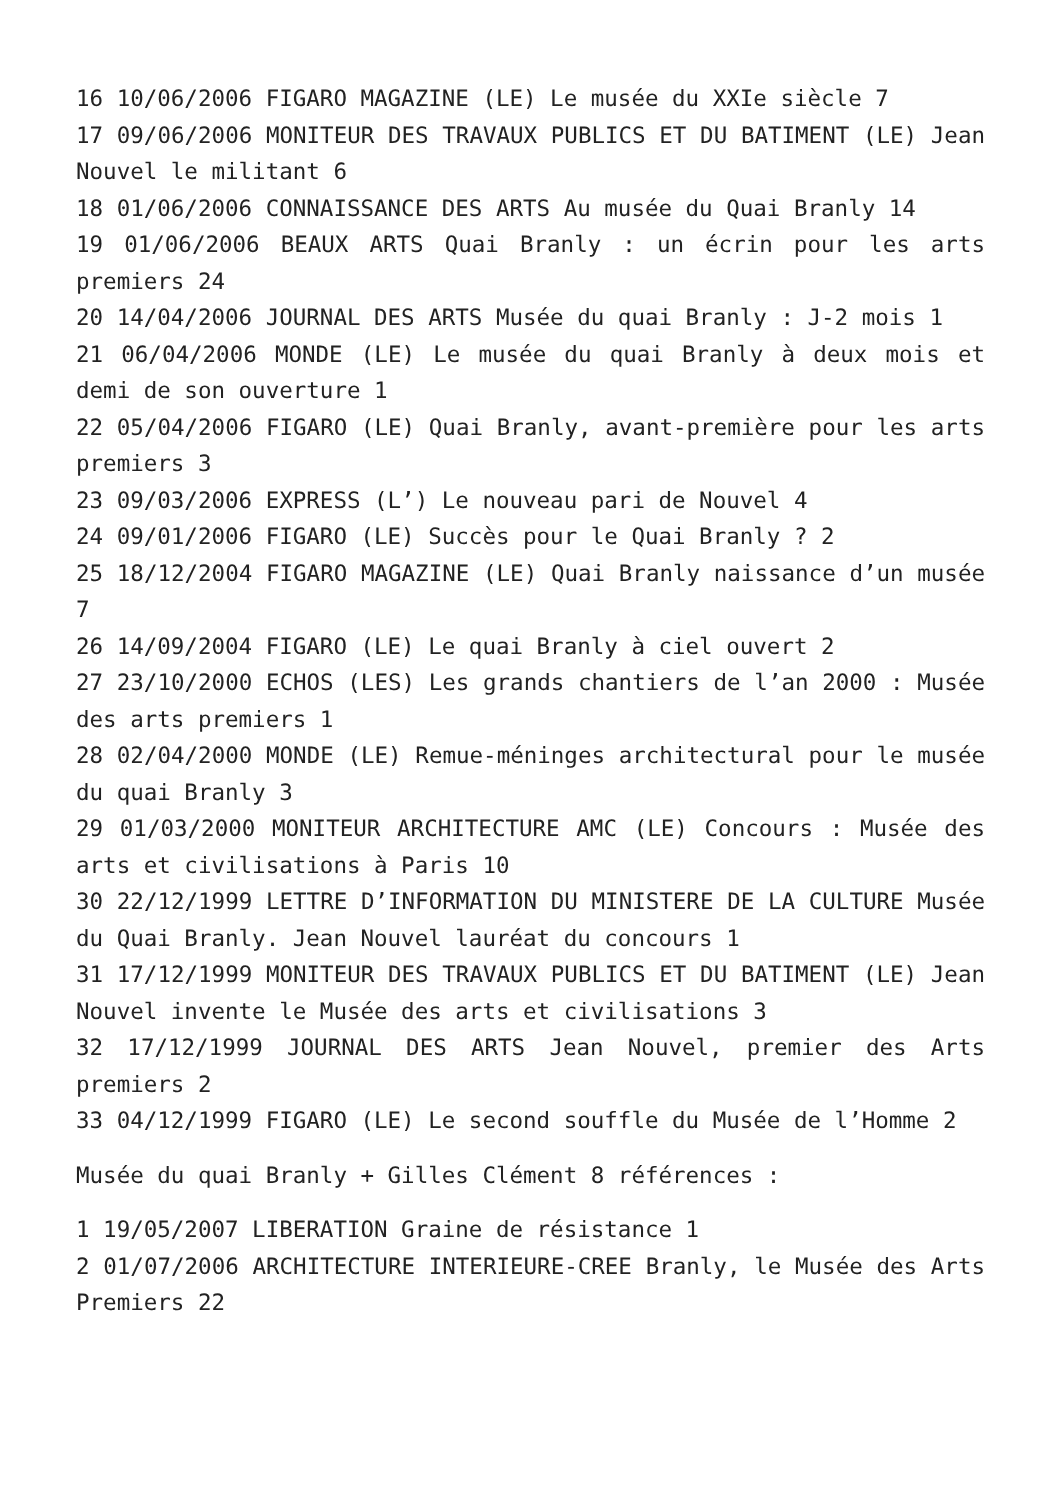16 10/06/2006 FIGARO MAGAZINE (LE) Le musée du XXIe siècle 7
17 09/06/2006 MONITEUR DES TRAVAUX PUBLICS ET DU BATIMENT (LE) Jean Nouvel le militant 6
18 01/06/2006 CONNAISSANCE DES ARTS Au musée du Quai Branly 14
19 01/06/2006 BEAUX ARTS Quai Branly : un écrin pour les arts premiers 24
20 14/04/2006 JOURNAL DES ARTS Musée du quai Branly : J-2 mois 1
21 06/04/2006 MONDE (LE) Le musée du quai Branly à deux mois et demi de son ouverture 1
22 05/04/2006 FIGARO (LE) Quai Branly, avant-première pour les arts premiers 3
23 09/03/2006 EXPRESS (L’) Le nouveau pari de Nouvel 4
24 09/01/2006 FIGARO (LE) Succès pour le Quai Branly ? 2
25 18/12/2004 FIGARO MAGAZINE (LE) Quai Branly naissance d’un musée 7
26 14/09/2004 FIGARO (LE) Le quai Branly à ciel ouvert 2
27 23/10/2000 ECHOS (LES) Les grands chantiers de l’an 2000 : Musée des arts premiers 1
28 02/04/2000 MONDE (LE) Remue-méninges architectural pour le musée du quai Branly 3
29 01/03/2000 MONITEUR ARCHITECTURE AMC (LE) Concours : Musée des arts et civilisations à Paris 10
30 22/12/1999 LETTRE D’INFORMATION DU MINISTERE DE LA CULTURE Musée du Quai Branly. Jean Nouvel lauréat du concours 1
31 17/12/1999 MONITEUR DES TRAVAUX PUBLICS ET DU BATIMENT (LE) Jean Nouvel invente le Musée des arts et civilisations 3
32 17/12/1999 JOURNAL DES ARTS Jean Nouvel, premier des Arts premiers 2
33 04/12/1999 FIGARO (LE) Le second souffle du Musée de l’Homme 2
Musée du quai Branly + Gilles Clément 8 références :
1 19/05/2007 LIBERATION Graine de résistance 1
2 01/07/2006 ARCHITECTURE INTERIEURE-CREE Branly, le Musée des Arts Premiers 22